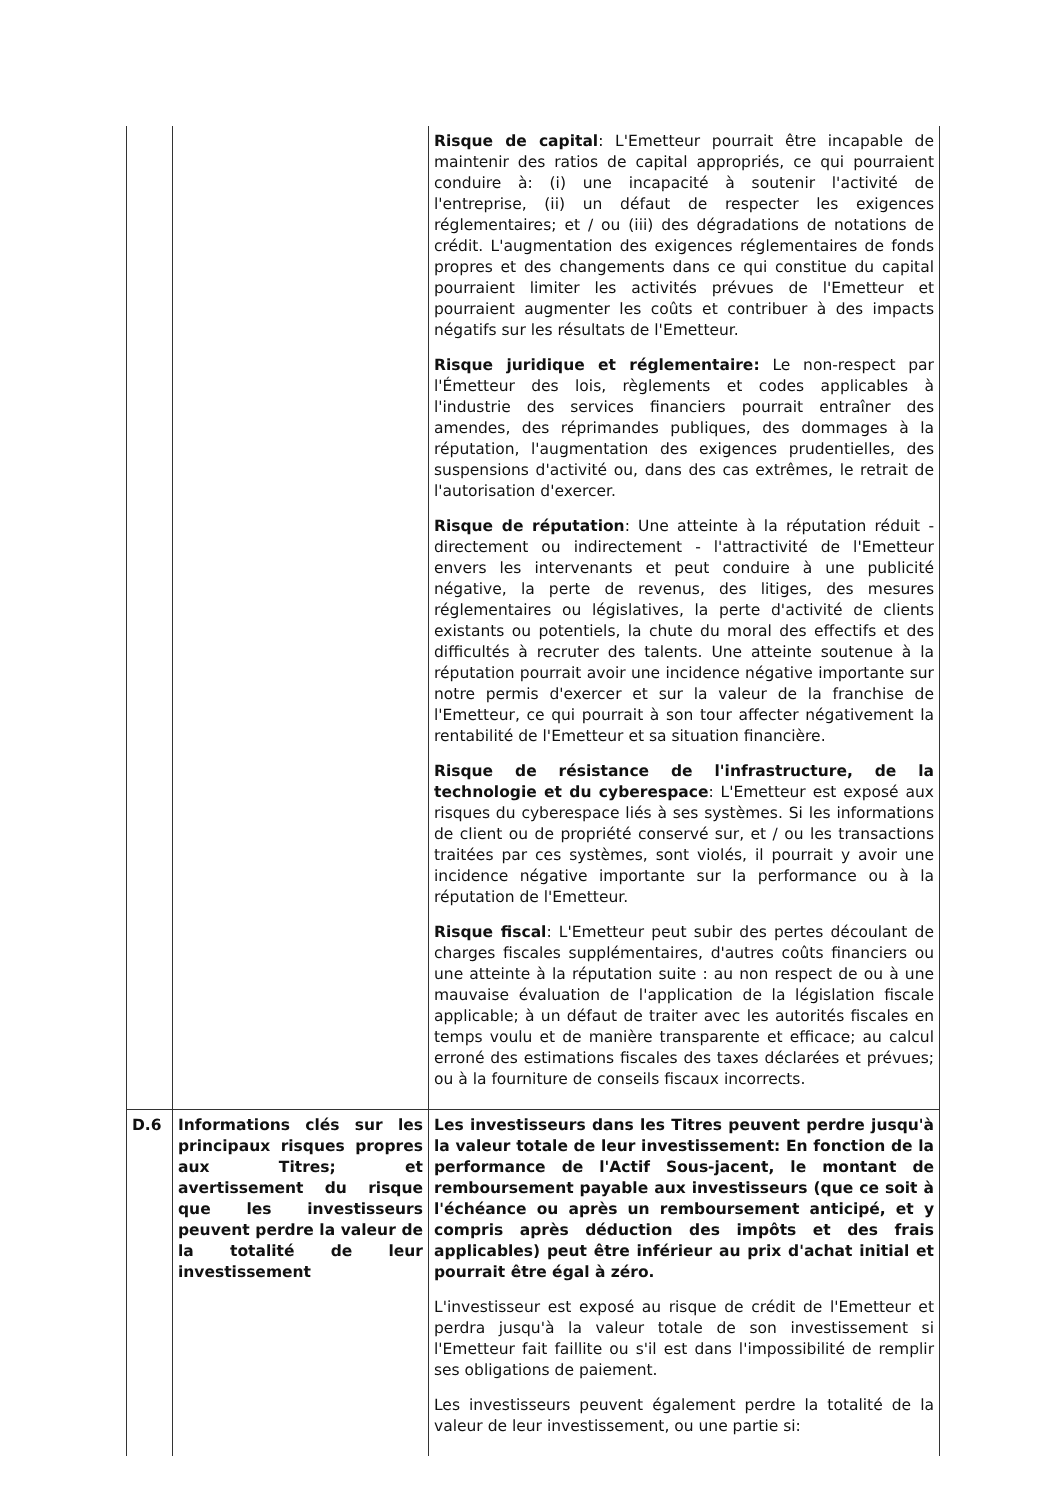| | | Risque de capital : L'Emetteur pourrait être incapable de maintenir des ratios de capital appropriés, ce qui pourraient conduire à: (i) une incapacité à soutenir l'activité de l'entreprise, (ii) un défaut de respecter les exigences réglementaires; et / ou (iii) des dégradations de notations de crédit. L'augmentation des exigences réglementaires de fonds propres et des changements dans ce qui constitue du capital pourraient limiter les activités prévues de l'Emetteur et pourraient augmenter les coûts et contribuer à des impacts négatifs sur les résultats de l'Emetteur. Risque juridique et réglementaire: Le non-respect par l'Émetteur des lois, règlements et codes applicables à l'industrie des services financiers pourrait entraîner des amendes, des réprimandes publiques, des dommages à la réputation, l'augmentation des exigences prudentielles, des suspensions d'activité ou, dans des cas extrêmes, le retrait de l'autorisation d'exercer. Risque de réputation : Une atteinte à la réputation réduit - directement ou indirectement - l'attractivité de l'Emetteur envers les intervenants et peut conduire à une publicité négative, la perte de revenus, des litiges, des mesures réglementaires ou législatives, la perte d'activité de clients existants ou potentiels, la chute du moral des effectifs et des difficultés à recruter des talents. Une atteinte soutenue à la réputation pourrait avoir une incidence négative importante sur notre permis d'exercer et sur la valeur de la franchise de l'Emetteur, ce qui pourrait à son tour affecter négativement la rentabilité de l'Emetteur et sa situation financière. Risque de résistance de l'infrastructure, de la technologie et du cyberespace : L'Emetteur est exposé aux risques du cyberespace liés à ses systèmes. Si les informations de client ou de propriété conservé sur, et / ou les transactions traitées par ces systèmes, sont violés, il pourrait y avoir une incidence négative importante sur la performance ou à la réputation de l'Emetteur. Risque fiscal : L'Emetteur peut subir des pertes découlant de charges fiscales supplémentaires, d'autres coûts financiers ou une atteinte à la réputation suite : au non respect de ou à une mauvaise évaluation de l'application de la législation fiscale applicable; à un défaut de traiter avec les autorités fiscales en temps voulu et de manière transparente et efficace; au calcul erroné des estimations fiscales des taxes déclarées et prévues; ou à la fourniture de conseils fiscaux incorrects. |
| D.6 | Informations clés sur les principaux risques propres aux Titres; et avertissement du risque que les investisseurs peuvent perdre la valeur de la totalité de leur investissement | Les investisseurs dans les Titres peuvent perdre jusqu'à la valeur totale de leur investissement: En fonction de la performance de l'Actif Sous-jacent, le montant de remboursement payable aux investisseurs (que ce soit à l'échéance ou après un remboursement anticipé, et y compris après déduction des impôts et des frais applicables) peut être inférieur au prix d'achat initial et pourrait être égal à zéro. L'investisseur est exposé au risque de crédit de l'Emetteur et perdra jusqu'à la valeur totale de son investissement si l'Emetteur fait faillite ou s'il est dans l'impossibilité de remplir ses obligations de paiement. Les investisseurs peuvent également perdre la totalité de la valeur de leur investissement, ou une partie si: |